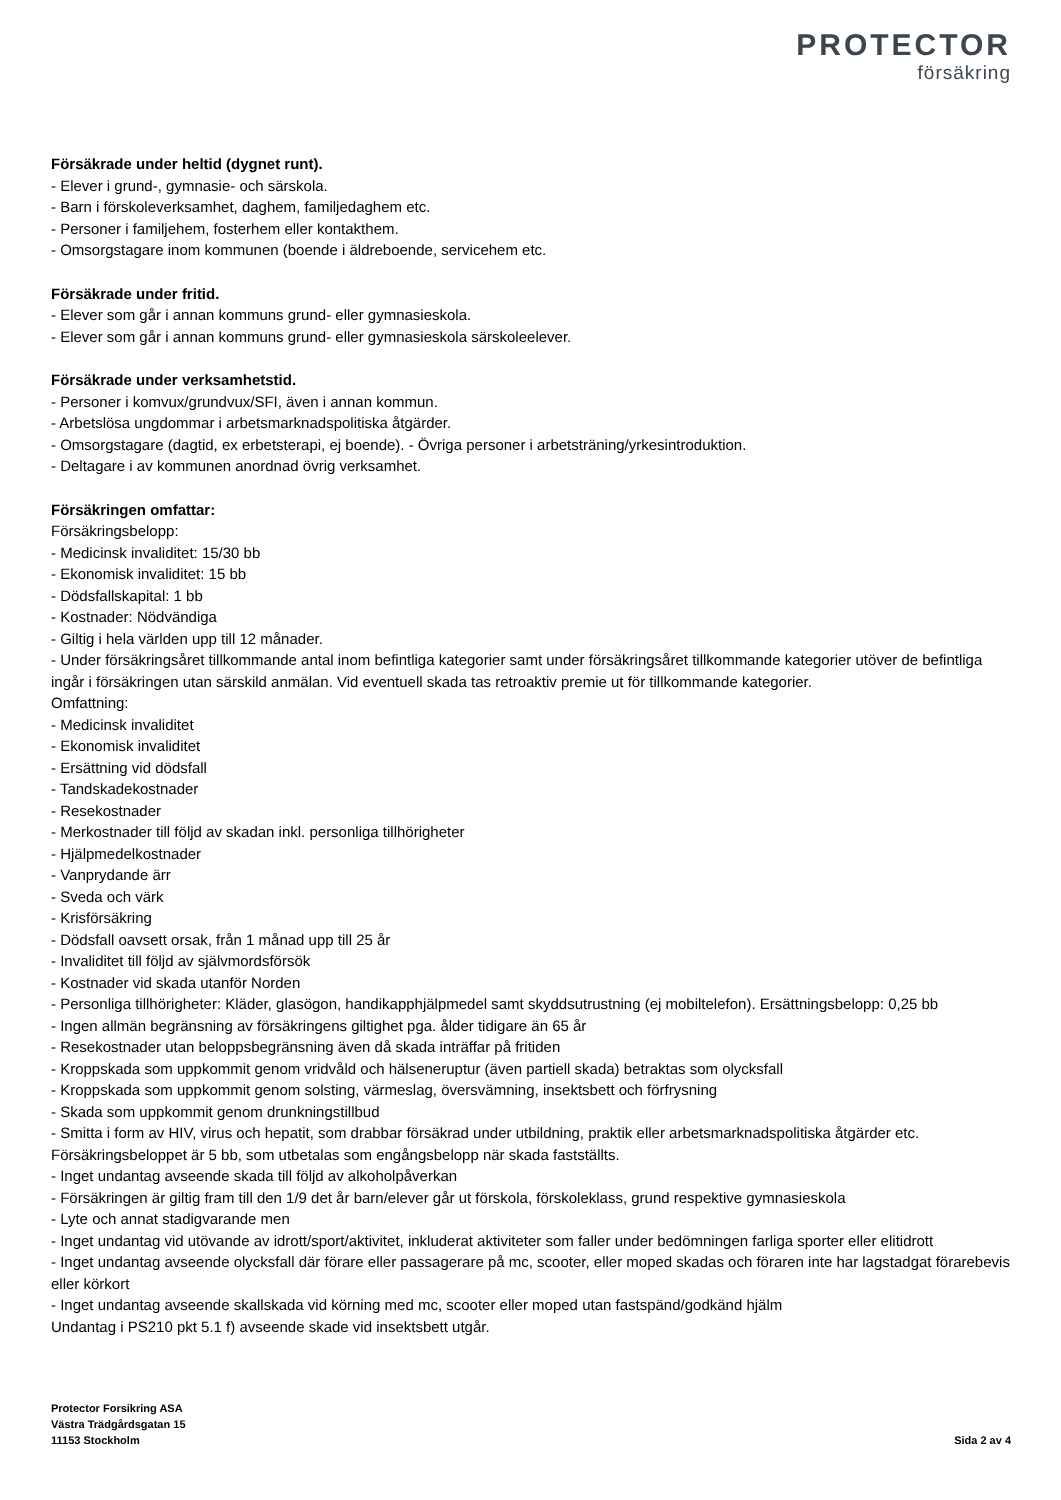PROTECTOR
försäkring
Försäkrade under heltid (dygnet runt).
- Elever i grund-, gymnasie- och särskola.
- Barn i förskoleverksamhet, daghem, familjedaghem etc.
- Personer i familjehem, fosterhem eller kontakthem.
- Omsorgstagare inom kommunen (boende i äldreboende, servicehem etc.
Försäkrade under fritid.
- Elever som går i annan kommuns grund- eller gymnasieskola.
- Elever som går i annan kommuns grund- eller gymnasieskola särskoleelever.
Försäkrade under verksamhetstid.
- Personer i komvux/grundvux/SFI, även i annan kommun.
- Arbetslösa ungdommar i arbetsmarknadspolitiska åtgärder.
- Omsorgstagare (dagtid, ex erbetsterapi, ej boende). - Övriga personer i arbetsträning/yrkesintroduktion.
- Deltagare i av kommunen anordnad övrig verksamhet.
Försäkringen omfattar:
Försäkringsbelopp:
- Medicinsk invaliditet: 15/30 bb
- Ekonomisk invaliditet: 15 bb
- Dödsfallskapital: 1 bb
- Kostnader: Nödvändiga
- Giltig i hela världen upp till 12 månader.
- Under försäkringsåret tillkommande antal inom befintliga kategorier samt under försäkringsåret tillkommande kategorier utöver de befintliga ingår i försäkringen utan särskild anmälan. Vid eventuell skada tas retroaktiv premie ut för tillkommande kategorier.
Omfattning:
- Medicinsk invaliditet
- Ekonomisk invaliditet
- Ersättning vid dödsfall
- Tandskadekostnader
- Resekostnader
- Merkostnader till följd av skadan inkl. personliga tillhörigheter
- Hjälpmedelkostnader
- Vanprydande ärr
- Sveda och värk
- Krisförsäkring
- Dödsfall oavsett orsak, från 1 månad upp till 25 år
- Invaliditet till följd av självmordsförsök
- Kostnader vid skada utanför Norden
- Personliga tillhörigheter: Kläder, glasögon, handikapphjälpmedel samt skyddsutrustning (ej mobiltelefon). Ersättningsbelopp: 0,25 bb
- Ingen allmän begränsning av försäkringens giltighet pga. ålder tidigare än 65 år
- Resekostnader utan beloppsbegränsning även då skada inträffar på fritiden
- Kroppskada som uppkommit genom vridvåld och hälseneruptur (även partiell skada) betraktas som olycksfall
- Kroppskada som uppkommit genom solsting, värmeslag, översvämning, insektsbett och förfrysning
- Skada som uppkommit genom drunkningstillbud
- Smitta i form av HIV, virus och hepatit, som drabbar försäkrad under utbildning, praktik eller arbetsmarknadspolitiska åtgärder etc. Försäkringsbeloppet är 5 bb, som utbetalas som engångsbelopp när skada fastställts.
- Inget undantag avseende skada till följd av alkoholpåverkan
- Försäkringen är giltig fram till den 1/9 det år barn/elever går ut förskola, förskoleklass, grund respektive gymnasieskola
- Lyte och annat stadigvarande men
- Inget undantag vid utövande av idrott/sport/aktivitet, inkluderat aktiviteter som faller under bedömningen farliga sporter eller elitidrott
- Inget undantag avseende olycksfall där förare eller passagerare på mc, scooter, eller moped skadas och föraren inte har lagstadgat förarebevis eller körkort
- Inget undantag avseende skallskada vid körning med mc, scooter eller moped utan fastspänd/godkänd hjälm
Undantag i PS210 pkt 5.1 f) avseende skade vid insektsbett utgår.
Protector Forsikring ASA
Västra Trädgårdsgatan 15
11153 Stockholm
Sida 2 av 4